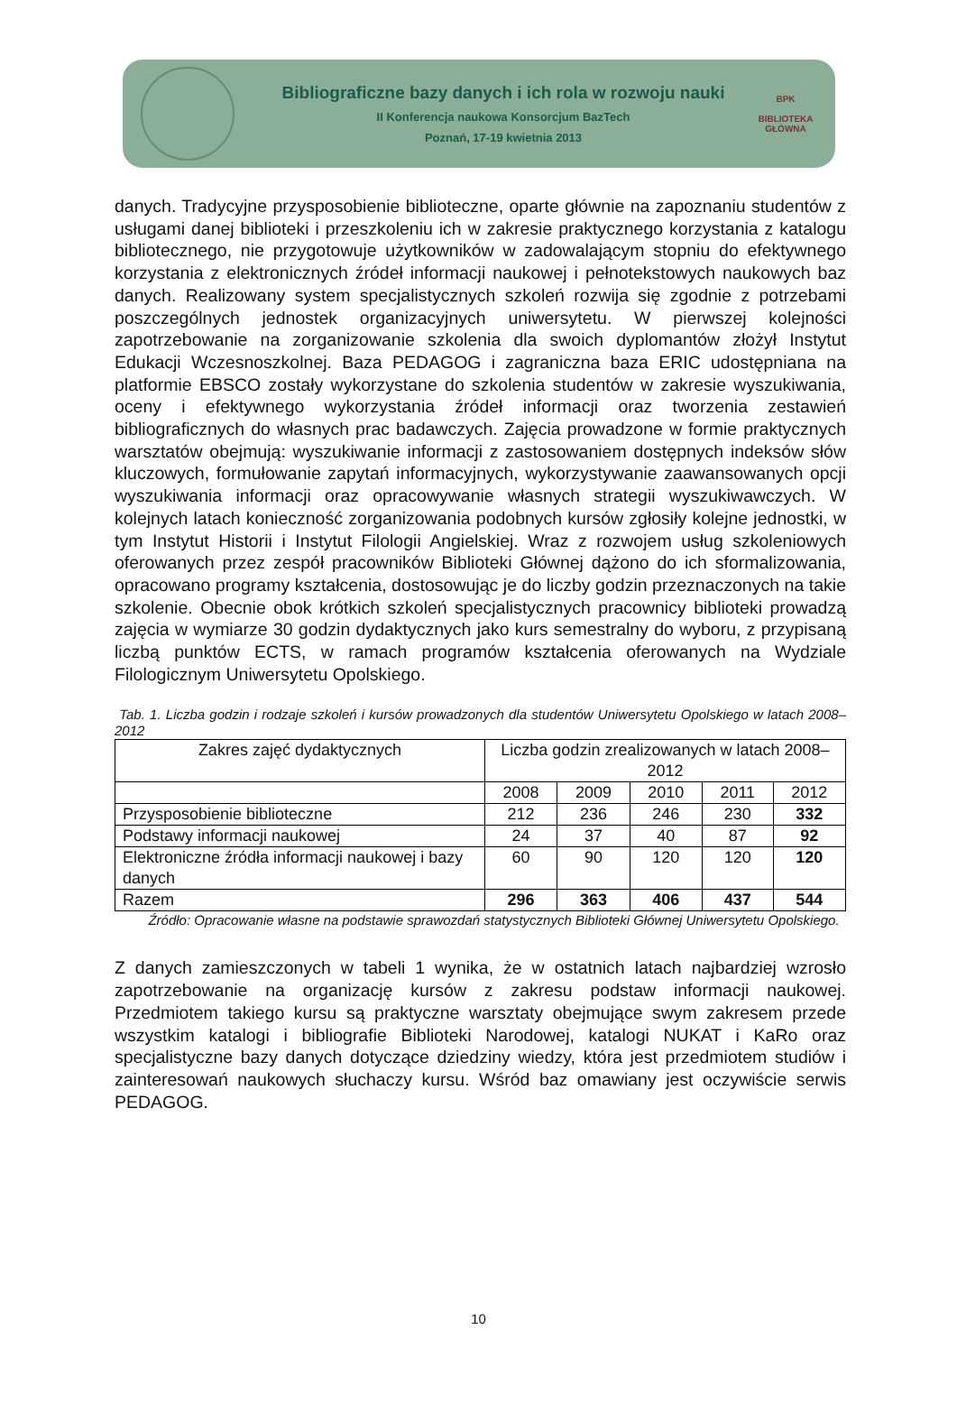Bibliograficzne bazy danych i ich rola w rozwoju nauki
II Konferencja naukowa Konsorcjum BazTech
Poznań, 17-19 kwietnia 2013
BPK
BIBLIOTEKA GŁÓWNA
danych. Tradycyjne przysposobienie biblioteczne, oparte głównie na zapoznaniu studentów z usługami danej biblioteki i przeszkoleniu ich w zakresie praktycznego korzystania z katalogu bibliotecznego, nie przygotowuje użytkowników w zadowalającym stopniu do efektywnego korzystania z elektronicznych źródeł informacji naukowej i pełnotekstowych naukowych baz danych. Realizowany system specjalistycznych szkoleń rozwija się zgodnie z potrzebami poszczególnych jednostek organizacyjnych uniwersytetu. W pierwszej kolejności zapotrzebowanie na zorganizowanie szkolenia dla swoich dyplomantów złożył Instytut Edukacji Wczesnoszkolnej. Baza PEDAGOG i zagraniczna baza ERIC udostępniana na platformie EBSCO zostały wykorzystane do szkolenia studentów w zakresie wyszukiwania, oceny i efektywnego wykorzystania źródeł informacji oraz tworzenia zestawień bibliograficznych do własnych prac badawczych. Zajęcia prowadzone w formie praktycznych warsztatów obejmują: wyszukiwanie informacji z zastosowaniem dostępnych indeksów słów kluczowych, formułowanie zapytań informacyjnych, wykorzystywanie zaawansowanych opcji wyszukiwania informacji oraz opracowywanie własnych strategii wyszukiwawczych. W kolejnych latach konieczność zorganizowania podobnych kursów zgłosiły kolejne jednostki, w tym Instytut Historii i Instytut Filologii Angielskiej. Wraz z rozwojem usług szkoleniowych oferowanych przez zespół pracowników Biblioteki Głównej dążono do ich sformalizowania, opracowano programy kształcenia, dostosowując je do liczby godzin przeznaczonych na takie szkolenie. Obecnie obok krótkich szkoleń specjalistycznych pracownicy biblioteki prowadzą zajęcia w wymiarze 30 godzin dydaktycznych jako kurs semestralny do wyboru, z przypisaną liczbą punktów ECTS, w ramach programów kształcenia oferowanych na Wydziale Filologicznym Uniwersytetu Opolskiego.
Tab. 1. Liczba godzin i rodzaje szkoleń i kursów prowadzonych dla studentów Uniwersytetu Opolskiego w latach 2008–2012
| Zakres zajęć dydaktycznych | Liczba godzin zrealizowanych w latach 2008–2012 | | | | |
| --- | --- | --- | --- | --- | --- |
| | 2008 | 2009 | 2010 | 2011 | 2012 |
| Przysposobienie biblioteczne | 212 | 236 | 246 | 230 | 332 |
| Podstawy informacji naukowej | 24 | 37 | 40 | 87 | 92 |
| Elektroniczne źródła informacji naukowej i bazy danych | 60 | 90 | 120 | 120 | 120 |
| Razem | 296 | 363 | 406 | 437 | 544 |
Źródło: Opracowanie własne na podstawie sprawozdań statystycznych Biblioteki Głównej Uniwersytetu Opolskiego.
Z danych zamieszczonych w tabeli 1 wynika, że w ostatnich latach najbardziej wzrosło zapotrzebowanie na organizację kursów z zakresu podstaw informacji naukowej. Przedmiotem takiego kursu są praktyczne warsztaty obejmujące swym zakresem przede wszystkim katalogi i bibliografie Biblioteki Narodowej, katalogi NUKAT i KaRo oraz specjalistyczne bazy danych dotyczące dziedziny wiedzy, która jest przedmiotem studiów i zainteresowań naukowych słuchaczy kursu. Wśród baz omawiany jest oczywiście serwis PEDAGOG.
10